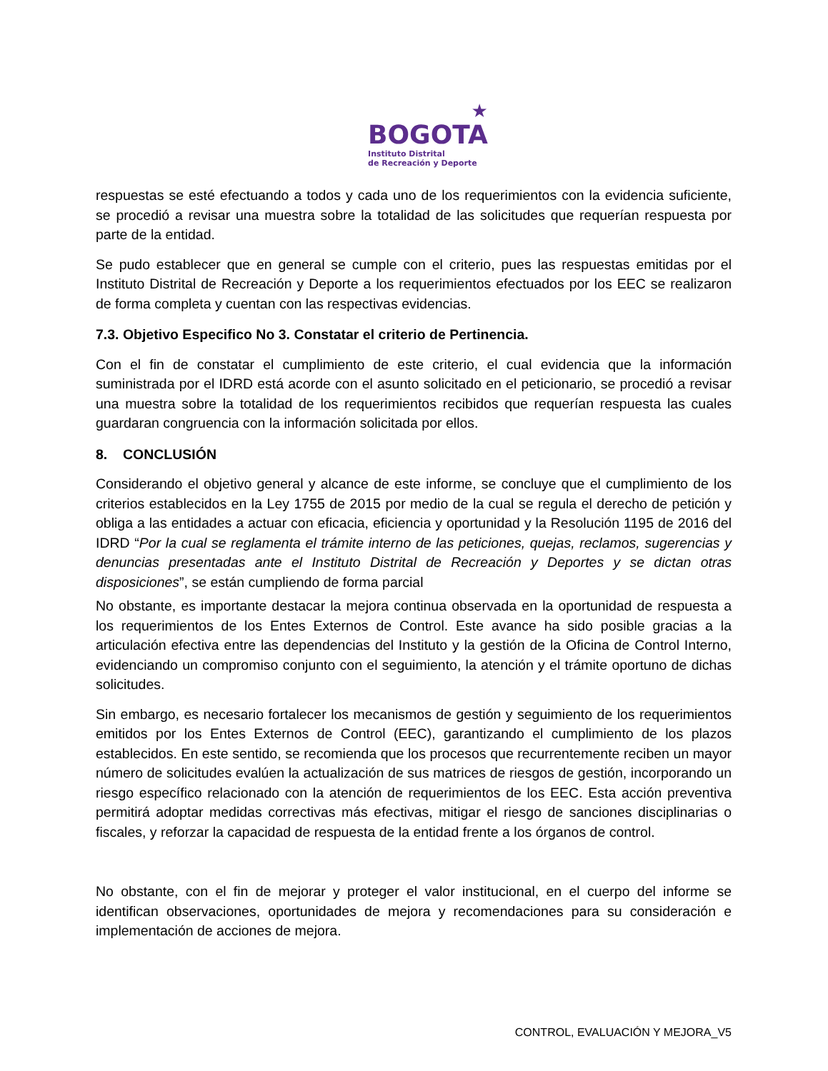★
BOGOTA
Instituto Distrital
de Recreación y Deporte
respuestas se esté efectuando a todos y cada uno de los requerimientos con la evidencia suficiente, se procedió a revisar una muestra sobre la totalidad de las solicitudes que requerían respuesta por parte de la entidad.
Se pudo establecer que en general se cumple con el criterio, pues las respuestas emitidas por el Instituto Distrital de Recreación y Deporte a los requerimientos efectuados por los EEC se realizaron de forma completa y cuentan con las respectivas evidencias.
7.3. Objetivo Especifico No 3. Constatar el criterio de Pertinencia.
Con el fin de constatar el cumplimiento de este criterio, el cual evidencia que la información suministrada por el IDRD está acorde con el asunto solicitado en el peticionario, se procedió a revisar una muestra sobre la totalidad de los requerimientos recibidos que requerían respuesta las cuales guardaran congruencia con la información solicitada por ellos.
8. CONCLUSIÓN
Considerando el objetivo general y alcance de este informe, se concluye que el cumplimiento de los criterios establecidos en la Ley 1755 de 2015 por medio de la cual se regula el derecho de petición y obliga a las entidades a actuar con eficacia, eficiencia y oportunidad y la Resolución 1195 de 2016 del IDRD “Por la cual se reglamenta el trámite interno de las peticiones, quejas, reclamos, sugerencias y denuncias presentadas ante el Instituto Distrital de Recreación y Deportes y se dictan otras disposiciones”, se están cumpliendo de forma parcial
No obstante, es importante destacar la mejora continua observada en la oportunidad de respuesta a los requerimientos de los Entes Externos de Control. Este avance ha sido posible gracias a la articulación efectiva entre las dependencias del Instituto y la gestión de la Oficina de Control Interno, evidenciando un compromiso conjunto con el seguimiento, la atención y el trámite oportuno de dichas solicitudes.
Sin embargo, es necesario fortalecer los mecanismos de gestión y seguimiento de los requerimientos emitidos por los Entes Externos de Control (EEC), garantizando el cumplimiento de los plazos establecidos. En este sentido, se recomienda que los procesos que recurrentemente reciben un mayor número de solicitudes evalúen la actualización de sus matrices de riesgos de gestión, incorporando un riesgo específico relacionado con la atención de requerimientos de los EEC. Esta acción preventiva permitirá adoptar medidas correctivas más efectivas, mitigar el riesgo de sanciones disciplinarias o fiscales, y reforzar la capacidad de respuesta de la entidad frente a los órganos de control.
No obstante, con el fin de mejorar y proteger el valor institucional, en el cuerpo del informe se identifican observaciones, oportunidades de mejora y recomendaciones para su consideración e implementación de acciones de mejora.
CONTROL, EVALUACIÓN Y MEJORA_V5